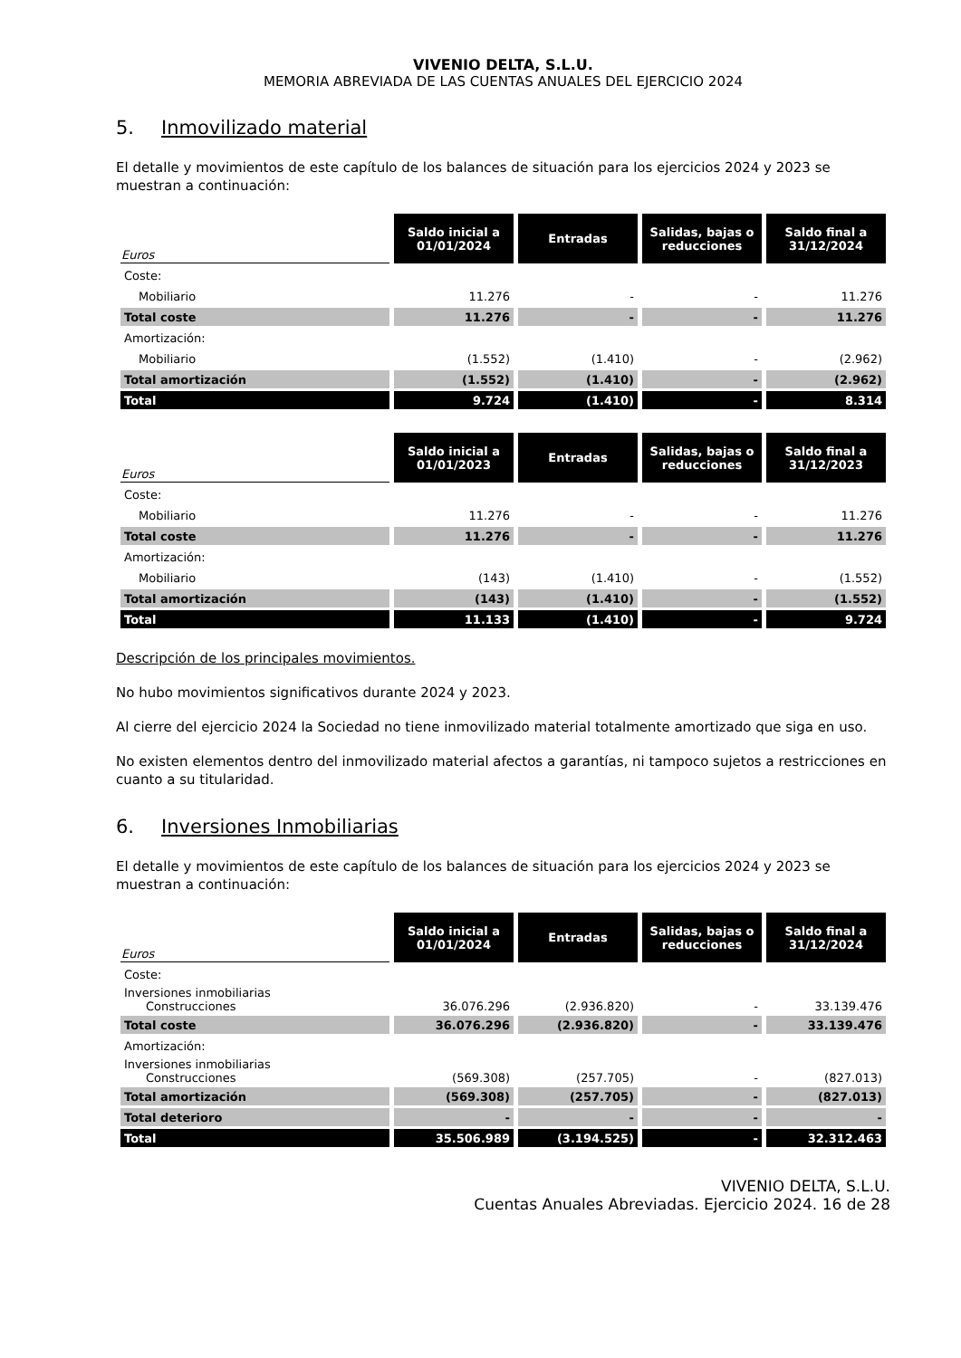VIVENIO DELTA, S.L.U.
MEMORIA ABREVIADA DE LAS CUENTAS ANUALES DEL EJERCICIO 2024
5. Inmovilizado material
El detalle y movimientos de este capítulo de los balances de situación para los ejercicios 2024 y 2023 se muestran a continuación:
| Euros | Saldo inicial a 01/01/2024 | Entradas | Salidas, bajas o reducciones | Saldo final a 31/12/2024 |
| --- | --- | --- | --- | --- |
| Coste: | | | | |
| Mobiliario | 11.276 | - | - | 11.276 |
| Total coste | 11.276 | - | - | 11.276 |
| Amortización: | | | | |
| Mobiliario | (1.552) | (1.410) | - | (2.962) |
| Total amortización | (1.552) | (1.410) | - | (2.962) |
| Total | 9.724 | (1.410) | - | 8.314 |
| Euros | Saldo inicial a 01/01/2023 | Entradas | Salidas, bajas o reducciones | Saldo final a 31/12/2023 |
| --- | --- | --- | --- | --- |
| Coste: | | | | |
| Mobiliario | 11.276 | - | - | 11.276 |
| Total coste | 11.276 | - | - | 11.276 |
| Amortización: | | | | |
| Mobiliario | (143) | (1.410) | - | (1.552) |
| Total amortización | (143) | (1.410) | - | (1.552) |
| Total | 11.133 | (1.410) | - | 9.724 |
Descripción de los principales movimientos.
No hubo movimientos significativos durante 2024 y 2023.
Al cierre del ejercicio 2024 la Sociedad no tiene inmovilizado material totalmente amortizado que siga en uso.
No existen elementos dentro del inmovilizado material afectos a garantías, ni tampoco sujetos a restricciones en cuanto a su titularidad.
6. Inversiones Inmobiliarias
El detalle y movimientos de este capítulo de los balances de situación para los ejercicios 2024 y 2023 se muestran a continuación:
| Euros | Saldo inicial a 01/01/2024 | Entradas | Salidas, bajas o reducciones | Saldo final a 31/12/2024 |
| --- | --- | --- | --- | --- |
| Coste: | | | | |
| Inversiones inmobiliarias Construcciones | 36.076.296 | (2.936.820) | - | 33.139.476 |
| Total coste | 36.076.296 | (2.936.820) | - | 33.139.476 |
| Amortización: | | | | |
| Inversiones inmobiliarias Construcciones | (569.308) | (257.705) | - | (827.013) |
| Total amortización | (569.308) | (257.705) | - | (827.013) |
| Total deterioro | - | - | - | - |
| Total | 35.506.989 | (3.194.525) | - | 32.312.463 |
VIVENIO DELTA, S.L.U.
Cuentas Anuales Abreviadas. Ejercicio 2024. 16 de 28